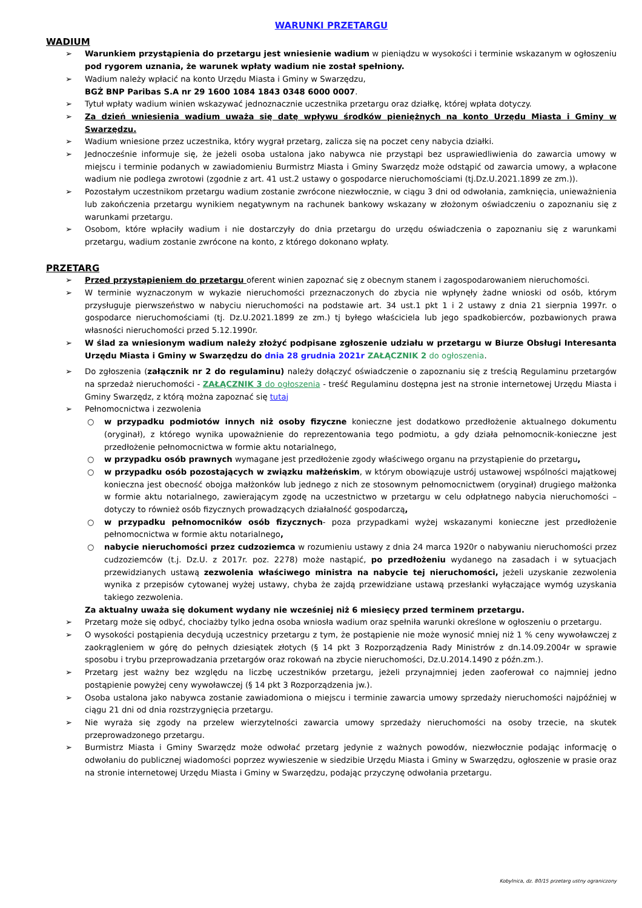WARUNKI PRZETARGU
WADIUM
➢ Warunkiem przystąpienia do przetargu jest wniesienie wadium w pieniądzu w wysokości i terminie wskazanym w ogłoszeniu pod rygorem uznania, że warunek wpłaty wadium nie został spełniony.
➢ Wadium należy wpłacić na konto Urzędu Miasta i Gminy w Swarzędzu,
BGŻ BNP Paribas S.A nr 29 1600 1084 1843 0348 6000 0007.
➢ Tytuł wpłaty wadium winien wskazywać jednoznacznie uczestnika przetargu oraz działkę, której wpłata dotyczy.
➢ Za dzień wniesienia wadium uważa się datę wpływu środków pieniężnych na konto Urzędu Miasta i Gminy w Swarzędzu.
➢ Wadium wniesione przez uczestnika, który wygrał przetarg, zalicza się na poczet ceny nabycia działki.
➢ Jednocześnie informuje się, że jeżeli osoba ustalona jako nabywca nie przystąpi bez usprawiedliwienia do zawarcia umowy w miejscu i terminie podanych w zawiadomieniu Burmistrz Miasta i Gminy Swarzędz może odstąpić od zawarcia umowy, a wpłacone wadium nie podlega zwrotowi (zgodnie z art. 41 ust.2 ustawy o gospodarce nieruchomościami (tj.Dz.U.2021.1899 ze zm.)).
➢ Pozostałym uczestnikom przetargu wadium zostanie zwrócone niezwłocznie, w ciągu 3 dni od odwołania, zamknięcia, unieważnienia lub zakończenia przetargu wynikiem negatywnym na rachunek bankowy wskazany w złożonym oświadczeniu o zapoznaniu się z warunkami przetargu.
➢ Osobom, które wpłaciły wadium i nie dostarczyły do dnia przetargu do urzędu oświadczenia o zapoznaniu się z warunkami przetargu, wadium zostanie zwrócone na konto, z którego dokonano wpłaty.
PRZETARG
➢ Przed przystąpieniem do przetargu oferent winien zapoznać się z obecnym stanem i zagospodarowaniem nieruchomości.
➢ W terminie wyznaczonym w wykazie nieruchomości przeznaczonych do zbycia nie wpłynęły żadne wnioski od osób, którym przysługuje pierwszeństwo w nabyciu nieruchomości na podstawie art. 34 ust.1 pkt 1 i 2 ustawy z dnia 21 sierpnia 1997r. o gospodarce nieruchomościami (tj. Dz.U.2021.1899 ze zm.) tj byłego właściciela lub jego spadkobierców, pozbawionych prawa własności nieruchomości przed 5.12.1990r.
➢ W ślad za wniesionym wadium należy złożyć podpisane zgłoszenie udziału w przetargu w Biurze Obsługi Interesanta Urzędu Miasta i Gminy w Swarzędzu do dnia 28 grudnia 2021r ZAŁĄCZNIK 2 do ogłoszenia.
➢ Do zgłoszenia (załącznik nr 2 do regulaminu) należy dołączyć oświadczenie o zapoznaniu się z treścią Regulaminu przetargów na sprzedaż nieruchomości - ZAŁĄCZNIK 3 do ogłoszenia - treść Regulaminu dostępna jest na stronie internetowej Urzędu Miasta i Gminy Swarzędz, z którą można zapoznać się tutaj
➢ Pełnomocnictwa i zezwolenia
○ w przypadku podmiotów innych niż osoby fizyczne konieczne jest dodatkowo przedłożenie aktualnego dokumentu (oryginał), z którego wynika upoważnienie do reprezentowania tego podmiotu, a gdy działa pełnomocnik-konieczne jest przedłożenie pełnomocnictwa w formie aktu notarialnego,
○ w przypadku osób prawnych wymagane jest przedłożenie zgody właściwego organu na przystąpienie do przetargu,
○ w przypadku osób pozostających w związku małżeńskim, w którym obowiązuje ustrój ustawowej wspólności majątkowej konieczna jest obecność obojga małżonków lub jednego z nich ze stosownym pełnomocnictwem (oryginał) drugiego małżonka w formie aktu notarialnego, zawierającym zgodę na uczestnictwo w przetargu w celu odpłatnego nabycia nieruchomości – dotyczy to również osób fizycznych prowadzących działalność gospodarczą,
○ w przypadku pełnomocników osób fizycznych- poza przypadkami wyżej wskazanymi konieczne jest przedłożenie pełnomocnictwa w formie aktu notarialnego,
○ nabycie nieruchomości przez cudzoziemca w rozumieniu ustawy z dnia 24 marca 1920r o nabywaniu nieruchomości przez cudzoziemców (t.j. Dz.U. z 2017r. poz. 2278) może nastąpić, po przedłożeniu wydanego na zasadach i w sytuacjach przewidzianych ustawą zezwolenia właściwego ministra na nabycie tej nieruchomości, jeżeli uzyskanie zezwolenia wynika z przepisów cytowanej wyżej ustawy, chyba że zajdą przewidziane ustawą przesłanki wyłączające wymóg uzyskania takiego zezwolenia.
Za aktualny uważa się dokument wydany nie wcześniej niż 6 miesięcy przed terminem przetargu.
➢ Przetarg może się odbyć, chociażby tylko jedna osoba wniosła wadium oraz spełniła warunki określone w ogłoszeniu o przetargu.
➢ O wysokości postąpienia decydują uczestnicy przetargu z tym, że postąpienie nie może wynosić mniej niż 1 % ceny wywoławczej z zaokrągleniem w górę do pełnych dziesiątek złotych (§ 14 pkt 3 Rozporządzenia Rady Ministrów z dn.14.09.2004r w sprawie sposobu i trybu przeprowadzania przetargów oraz rokowań na zbycie nieruchomości, Dz.U.2014.1490 z późn.zm.).
➢ Przetarg jest ważny bez względu na liczbę uczestników przetargu, jeżeli przynajmniej jeden zaoferował co najmniej jedno postąpienie powyżej ceny wywoławczej (§ 14 pkt 3 Rozporządzenia jw.).
➢ Osoba ustalona jako nabywca zostanie zawiadomiona o miejscu i terminie zawarcia umowy sprzedaży nieruchomości najpóźniej w ciągu 21 dni od dnia rozstrzygnięcia przetargu.
➢ Nie wyraża się zgody na przelew wierzytelności zawarcia umowy sprzedaży nieruchomości na osoby trzecie, na skutek przeprowadzonego przetargu.
➢ Burmistrz Miasta i Gminy Swarzędz może odwołać przetarg jedynie z ważnych powodów, niezwłocznie podając informację o odwołaniu do publicznej wiadomości poprzez wywieszenie w siedzibie Urzędu Miasta i Gminy w Swarzędzu, ogłoszenie w prasie oraz na stronie internetowej Urzędu Miasta i Gminy w Swarzędzu, podając przyczynę odwołania przetargu.
Kobylnica, dz. 80/15 przetarg ustny ograniczony